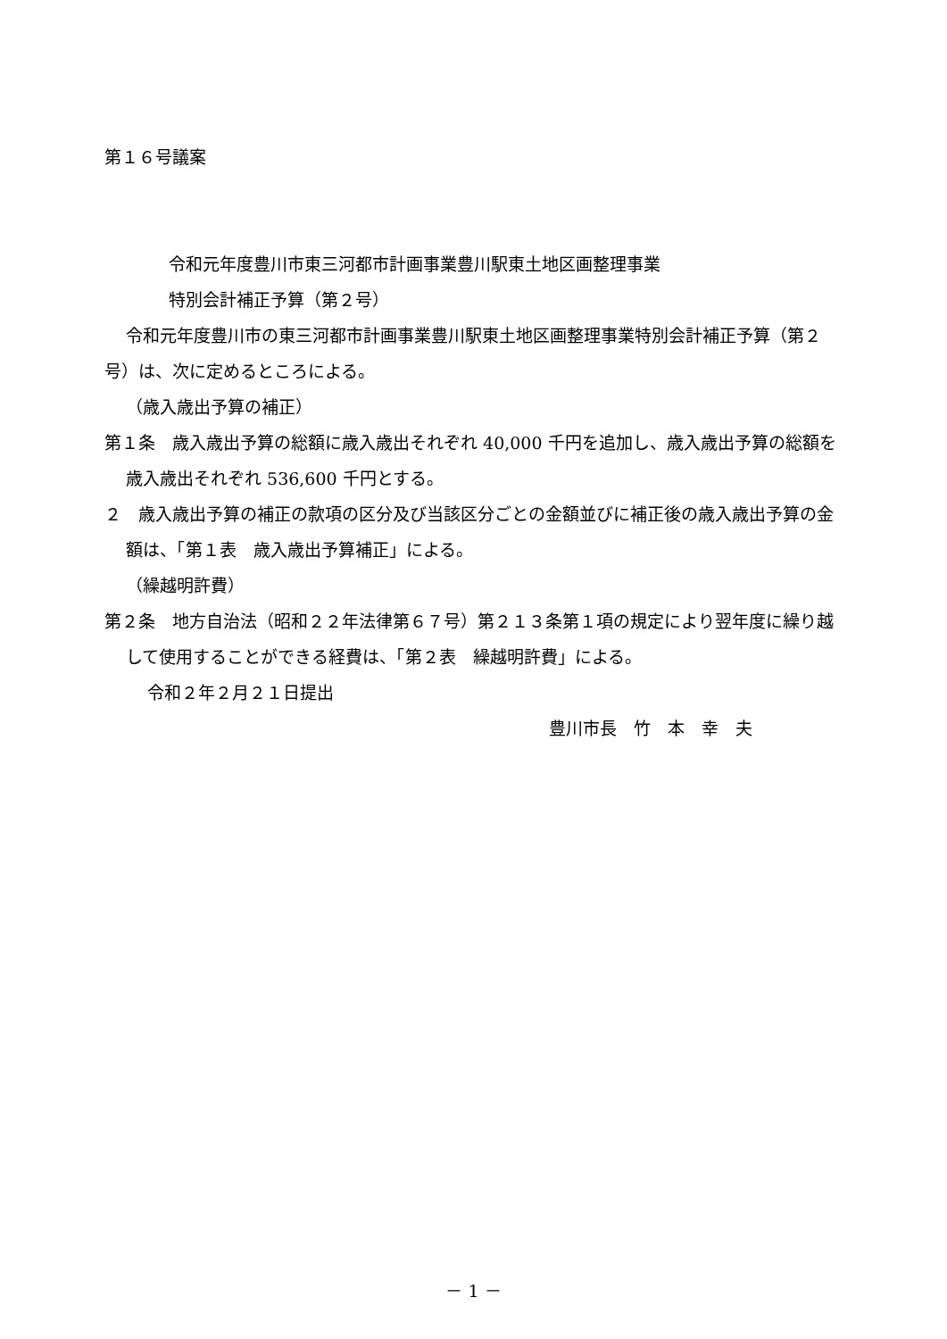第１６号議案
令和元年度豊川市東三河都市計画事業豊川駅東土地区画整理事業
特別会計補正予算（第２号）
令和元年度豊川市の東三河都市計画事業豊川駅東土地区画整理事業特別会計補正予算（第２号）は、次に定めるところによる。
（歳入歳出予算の補正）
第１条　歳入歳出予算の総額に歳入歳出それぞれ 40,000 千円を追加し、歳入歳出予算の総額を歳入歳出それぞれ 536,600 千円とする。
２　歳入歳出予算の補正の款項の区分及び当該区分ごとの金額並びに補正後の歳入歳出予算の金額は、「第１表　歳入歳出予算補正」による。
（繰越明許費）
第２条　地方自治法（昭和２２年法律第６７号）第２１３条第１項の規定により翌年度に繰り越して使用することができる経費は、「第２表　繰越明許費」による。
令和２年２月２１日提出
豊川市長　竹　本　幸　夫
－ 1 －